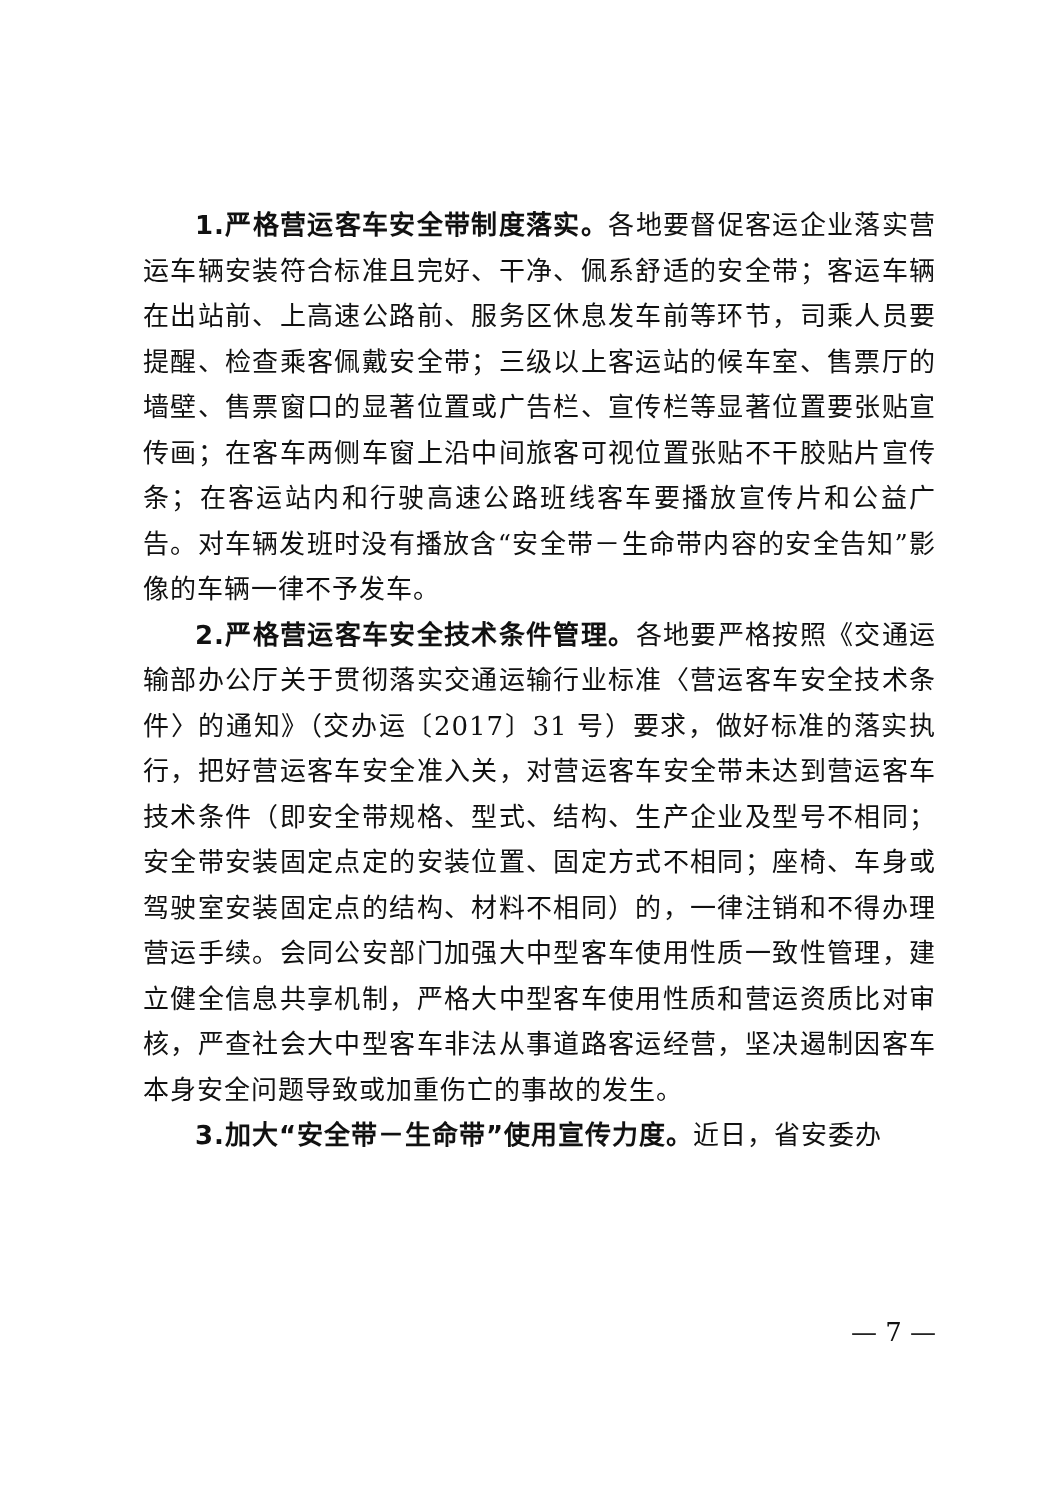1.严格营运客车安全带制度落实。各地要督促客运企业落实营运车辆安装符合标准且完好、干净、佩系舒适的安全带；客运车辆在出站前、上高速公路前、服务区休息发车前等环节，司乘人员要提醒、检查乘客佩戴安全带；三级以上客运站的候车室、售票厅的墙壁、售票窗口的显著位置或广告栏、宣传栏等显著位置要张贴宣传画；在客车两侧车窗上沿中间旅客可视位置张贴不干胶贴片宣传条；在客运站内和行驶高速公路班线客车要播放宣传片和公益广告。对车辆发班时没有播放含“安全带－生命带内容的安全告知”影像的车辆一律不予发车。
2.严格营运客车安全技术条件管理。各地要严格按照《交通运输部办公厅关于贯彻落实交通运输行业标准〈营运客车安全技术条件〉的通知》（交办运〔2017〕31 号）要求，做好标准的落实执行，把好营运客车安全准入关，对营运客车安全带未达到营运客车技术条件（即安全带规格、型式、结构、生产企业及型号不相同；安全带安装固定点定的安装位置、固定方式不相同；座椅、车身或驾驶室安装固定点的结构、材料不相同）的，一律注销和不得办理营运手续。会同公安部门加强大中型客车使用性质一致性管理，建立健全信息共享机制，严格大中型客车使用性质和营运资质比对审核，严查社会大中型客车非法从事道路客运经营，坚决遏制因客车本身安全问题导致或加重伤亡的事故的发生。
3.加大“安全带－生命带”使用宣传力度。近日，省安委办
— 7 —